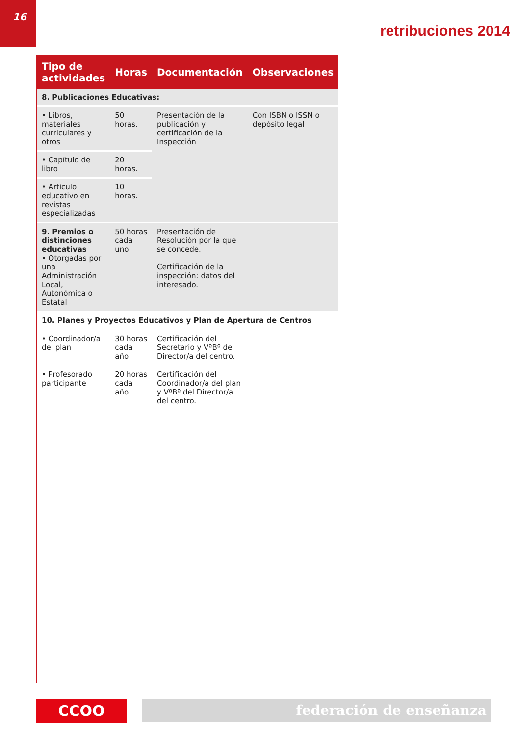16
retribuciones 2014
| Tipo de actividades | Horas | Documentación | Observaciones |
| --- | --- | --- | --- |
| 8. Publicaciones Educativas: | | | |
| • Libros, materiales curriculares y otros | 50 horas. | Presentación de la publicación y certificación de la Inspección | Con ISBN o ISSN o depósito legal |
| • Capítulo de libro | 20 horas. | | |
| • Artículo educativo en revistas especializadas | 10 horas. | | |
| 9. Premios o distinciones educativas • Otorgadas por una Administración Local, Autonómica o Estatal | 50 horas cada uno | Presentación de Resolución por la que se concede. Certificación de la inspección: datos del interesado. | |
| 10. Planes y Proyectos Educativos y Plan de Apertura de Centros | | | |
| • Coordinador/a del plan | 30 horas cada año | Certificación del Secretario y VºBº del Director/a del centro. | |
| • Profesorado participante | 20 horas cada año | Certificación del Coordinador/a del plan y VºBº del Director/a del centro. | |
CCOO
federación de enseñanza